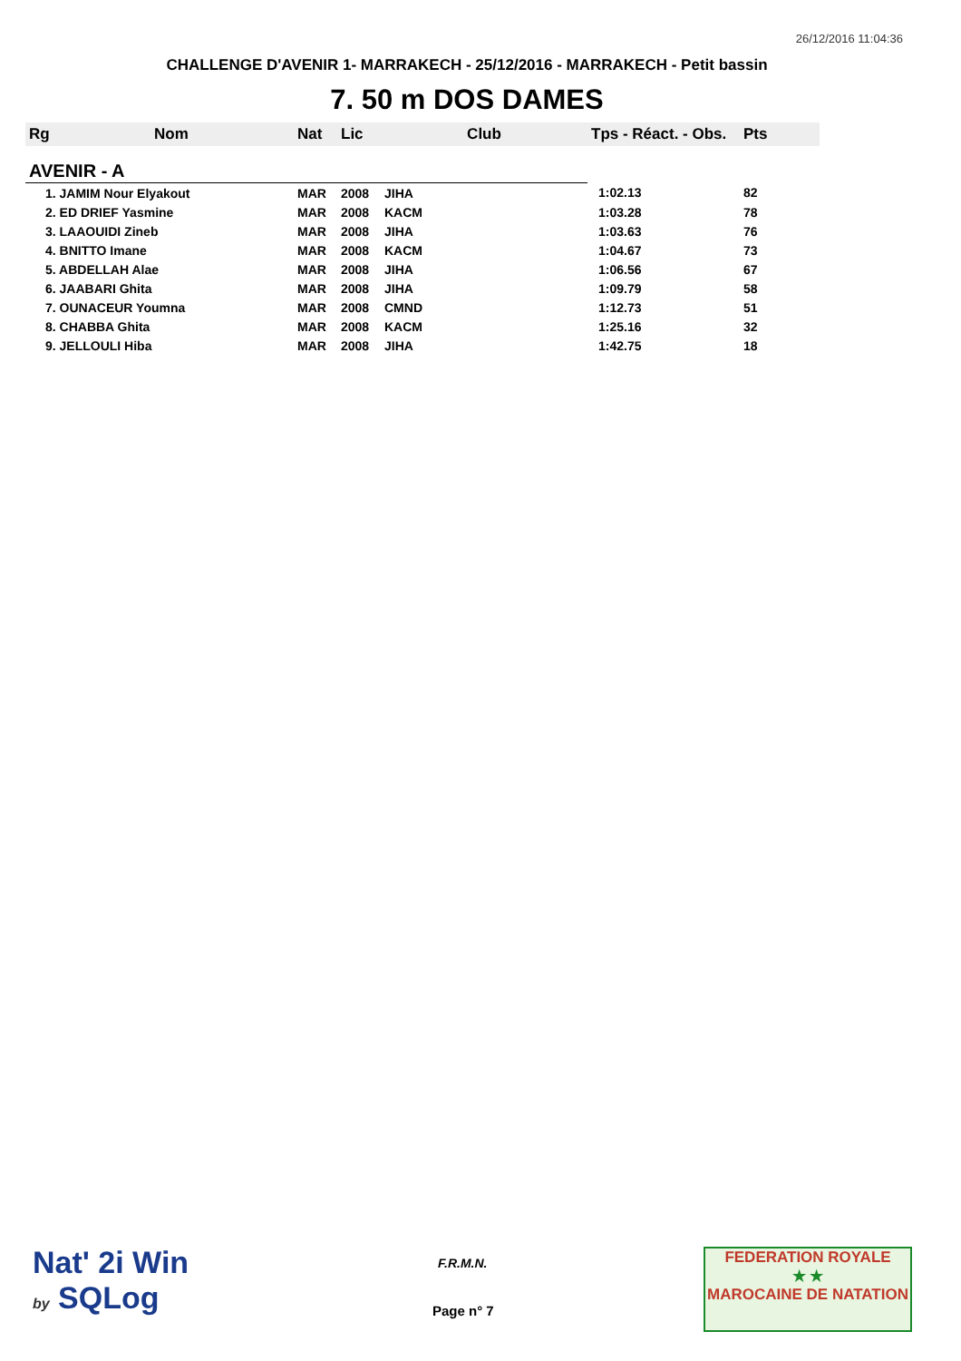26/12/2016 11:04:36
CHALLENGE D'AVENIR 1- MARRAKECH - 25/12/2016 - MARRAKECH - Petit bassin
7. 50 m DOS DAMES
| Rg | Nom | Nat | Lic | Club | Tps - Réact. - Obs. | Pts |
| --- | --- | --- | --- | --- | --- | --- |
| AVENIR - A | | | | | | |
| 1. JAMIM Nour Elyakout | | MAR | 2008 | JIHA | 1:02.13 | 82 |
| 2. ED DRIEF Yasmine | | MAR | 2008 | KACM | 1:03.28 | 78 |
| 3. LAAOUIDI Zineb | | MAR | 2008 | JIHA | 1:03.63 | 76 |
| 4. BNITTO Imane | | MAR | 2008 | KACM | 1:04.67 | 73 |
| 5. ABDELLAH Alae | | MAR | 2008 | JIHA | 1:06.56 | 67 |
| 6. JAABARI Ghita | | MAR | 2008 | JIHA | 1:09.79 | 58 |
| 7. OUNACEUR Youmna | | MAR | 2008 | CMND | 1:12.73 | 51 |
| 8. CHABBA Ghita | | MAR | 2008 | KACM | 1:25.16 | 32 |
| 9. JELLOULI Hiba | | MAR | 2008 | JIHA | 1:42.75 | 18 |
Nat' 2i Win
by SQLog
F.R.M.N.
Page n° 7
FEDERATION ROYALE
★ ★
MAROCAINE DE NATATION